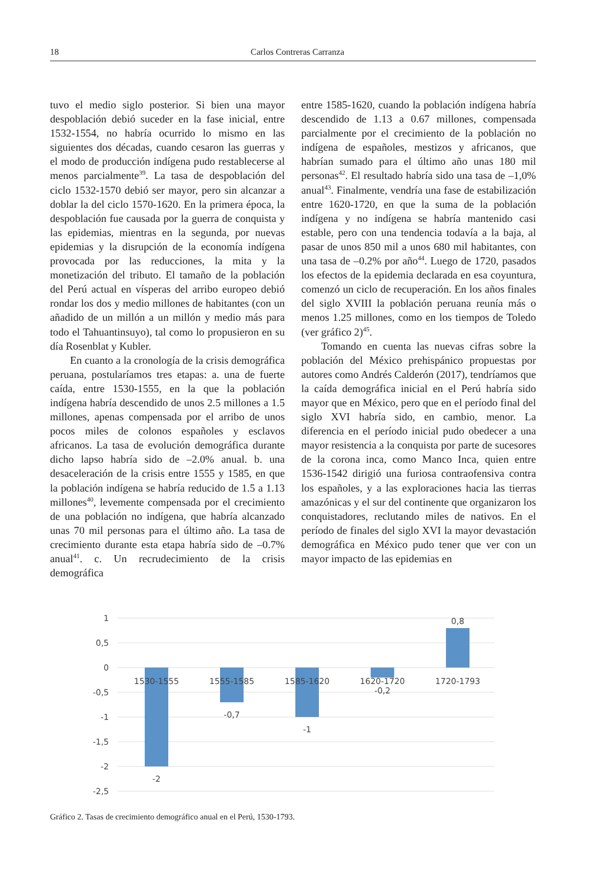18 Carlos Contreras Carranza
tuvo el medio siglo posterior. Si bien una mayor despoblación debió suceder en la fase inicial, entre 1532-1554, no habría ocurrido lo mismo en las siguientes dos décadas, cuando cesaron las guerras y el modo de producción indígena pudo restablecerse al menos parcialmente<sup>39</sup>. La tasa de despoblación del ciclo 1532-1570 debió ser mayor, pero sin alcanzar a doblar la del ciclo 1570-1620. En la primera época, la despoblación fue causada por la guerra de conquista y las epidemias, mientras en la segunda, por nuevas epidemias y la disrupción de la economía indígena provocada por las reducciones, la mita y la monetización del tributo. El tamaño de la población del Perú actual en vísperas del arribo europeo debió rondar los dos y medio millones de habitantes (con un añadido de un millón a un millón y medio más para todo el Tahuantinsuyo), tal como lo propusieron en su día Rosenblat y Kubler.
En cuanto a la cronología de la crisis demográfica peruana, postularíamos tres etapas: a. una de fuerte caída, entre 1530-1555, en la que la población indígena habría descendido de unos 2.5 millones a 1.5 millones, apenas compensada por el arribo de unos pocos miles de colonos españoles y esclavos africanos. La tasa de evolución demográfica durante dicho lapso habría sido de –2.0% anual. b. una desaceleración de la crisis entre 1555 y 1585, en que la población indígena se habría reducido de 1.5 a 1.13 millones<sup>40</sup>, levemente compensada por el crecimiento de una población no indígena, que habría alcanzado unas 70 mil personas para el último año. La tasa de crecimiento durante esta etapa habría sido de –0.7% anual<sup>41</sup>. c. Un recrudecimiento de la crisis demográfica
entre 1585-1620, cuando la población indígena habría descendido de 1.13 a 0.67 millones, compensada parcialmente por el crecimiento de la población no indígena de españoles, mestizos y africanos, que habrían sumado para el último año unas 180 mil personas<sup>42</sup>. El resultado habría sido una tasa de –1,0% anual<sup>43</sup>. Finalmente, vendría una fase de estabilización entre 1620-1720, en que la suma de la población indígena y no indígena se habría mantenido casi estable, pero con una tendencia todavía a la baja, al pasar de unos 850 mil a unos 680 mil habitantes, con una tasa de –0.2% por año<sup>44</sup>. Luego de 1720, pasados los efectos de la epidemia declarada en esa coyuntura, comenzó un ciclo de recuperación. En los años finales del siglo XVIII la población peruana reunía más o menos 1.25 millones, como en los tiempos de Toledo (ver gráfico 2)<sup>45</sup>.
Tomando en cuenta las nuevas cifras sobre la población del México prehispánico propuestas por autores como Andrés Calderón (2017), tendríamos que la caída demográfica inicial en el Perú habría sido mayor que en México, pero que en el período final del siglo XVI habría sido, en cambio, menor. La diferencia en el período inicial pudo obedecer a una mayor resistencia a la conquista por parte de sucesores de la corona inca, como Manco Inca, quien entre 1536-1542 dirigió una furiosa contraofensiva contra los españoles, y a las exploraciones hacia las tierras amazónicas y el sur del continente que organizaron los conquistadores, reclutando miles de nativos. En el período de finales del siglo XVI la mayor devastación demográfica en México pudo tener que ver con un mayor impacto de las epidemias en
1
0,5
0
-0,5
-1
-1,5
-2
-2,5
1530-1555
1555-1585
1585-1620
1620-1720
1720-1793
-2
-0,7
-1
-0,2
0,8
Gráfico 2. Tasas de crecimiento demográfico anual en el Perú, 1530-1793.